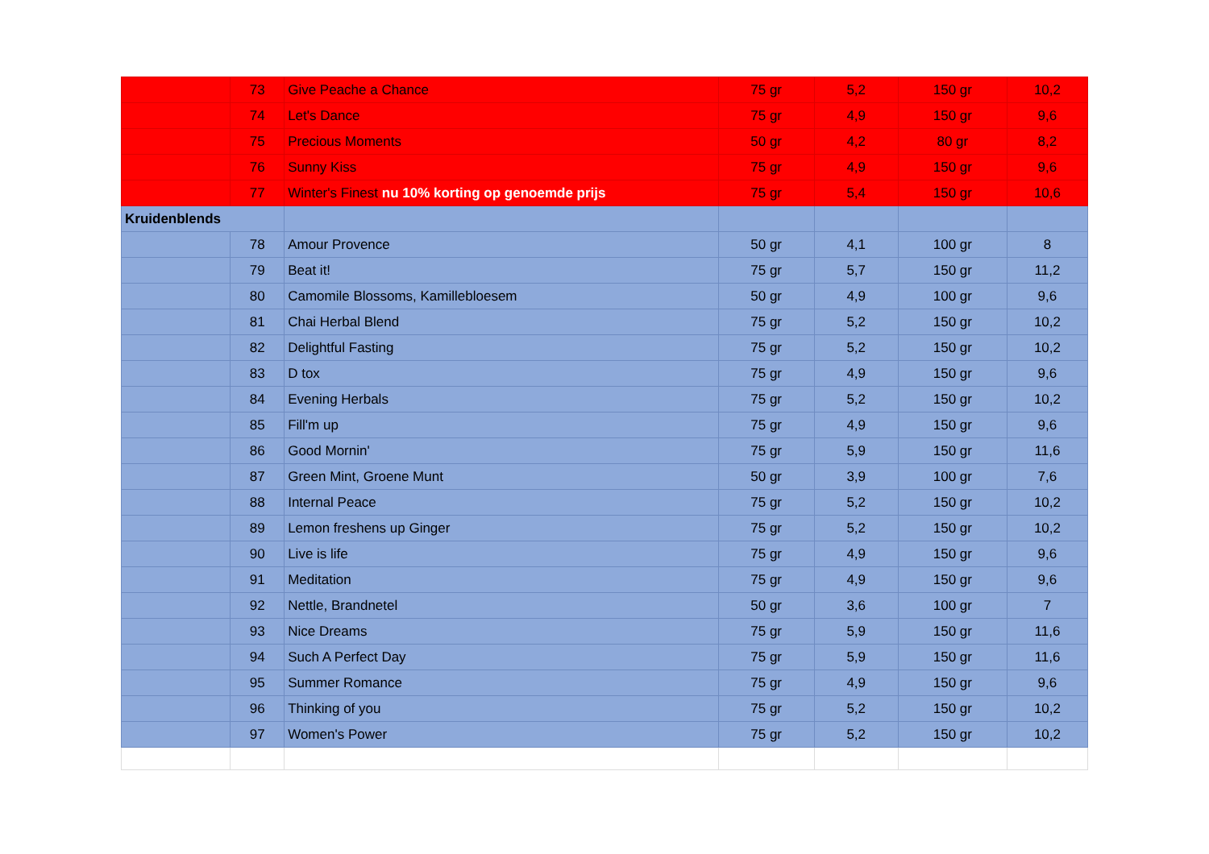| | 73 | Give Peache a Chance | 75 gr | 5,2 | 150 gr | 10,2 |
| | 74 | Let's Dance | 75 gr | 4,9 | 150 gr | 9,6 |
| | 75 | Precious Moments | 50 gr | 4,2 | 80 gr | 8,2 |
| | 76 | Sunny Kiss | 75 gr | 4,9 | 150 gr | 9,6 |
| | 77 | Winter's Finest nu 10% korting op genoemde prijs | 75 gr | 5,4 | 150 gr | 10,6 |
| Kruidenblends | | | | | | |
| | 78 | Amour Provence | 50 gr | 4,1 | 100 gr | 8 |
| | 79 | Beat it! | 75 gr | 5,7 | 150 gr | 11,2 |
| | 80 | Camomile Blossoms, Kamillebloesem | 50 gr | 4,9 | 100 gr | 9,6 |
| | 81 | Chai Herbal Blend | 75 gr | 5,2 | 150 gr | 10,2 |
| | 82 | Delightful Fasting | 75 gr | 5,2 | 150 gr | 10,2 |
| | 83 | D tox | 75 gr | 4,9 | 150 gr | 9,6 |
| | 84 | Evening Herbals | 75 gr | 5,2 | 150 gr | 10,2 |
| | 85 | Fill'm up | 75 gr | 4,9 | 150 gr | 9,6 |
| | 86 | Good Mornin' | 75 gr | 5,9 | 150 gr | 11,6 |
| | 87 | Green Mint, Groene Munt | 50 gr | 3,9 | 100 gr | 7,6 |
| | 88 | Internal Peace | 75 gr | 5,2 | 150 gr | 10,2 |
| | 89 | Lemon freshens up Ginger | 75 gr | 5,2 | 150 gr | 10,2 |
| | 90 | Live is life | 75 gr | 4,9 | 150 gr | 9,6 |
| | 91 | Meditation | 75 gr | 4,9 | 150 gr | 9,6 |
| | 92 | Nettle, Brandnetel | 50 gr | 3,6 | 100 gr | 7 |
| | 93 | Nice Dreams | 75 gr | 5,9 | 150 gr | 11,6 |
| | 94 | Such A Perfect Day | 75 gr | 5,9 | 150 gr | 11,6 |
| | 95 | Summer Romance | 75 gr | 4,9 | 150 gr | 9,6 |
| | 96 | Thinking of you | 75 gr | 5,2 | 150 gr | 10,2 |
| | 97 | Women's Power | 75 gr | 5,2 | 150 gr | 10,2 |